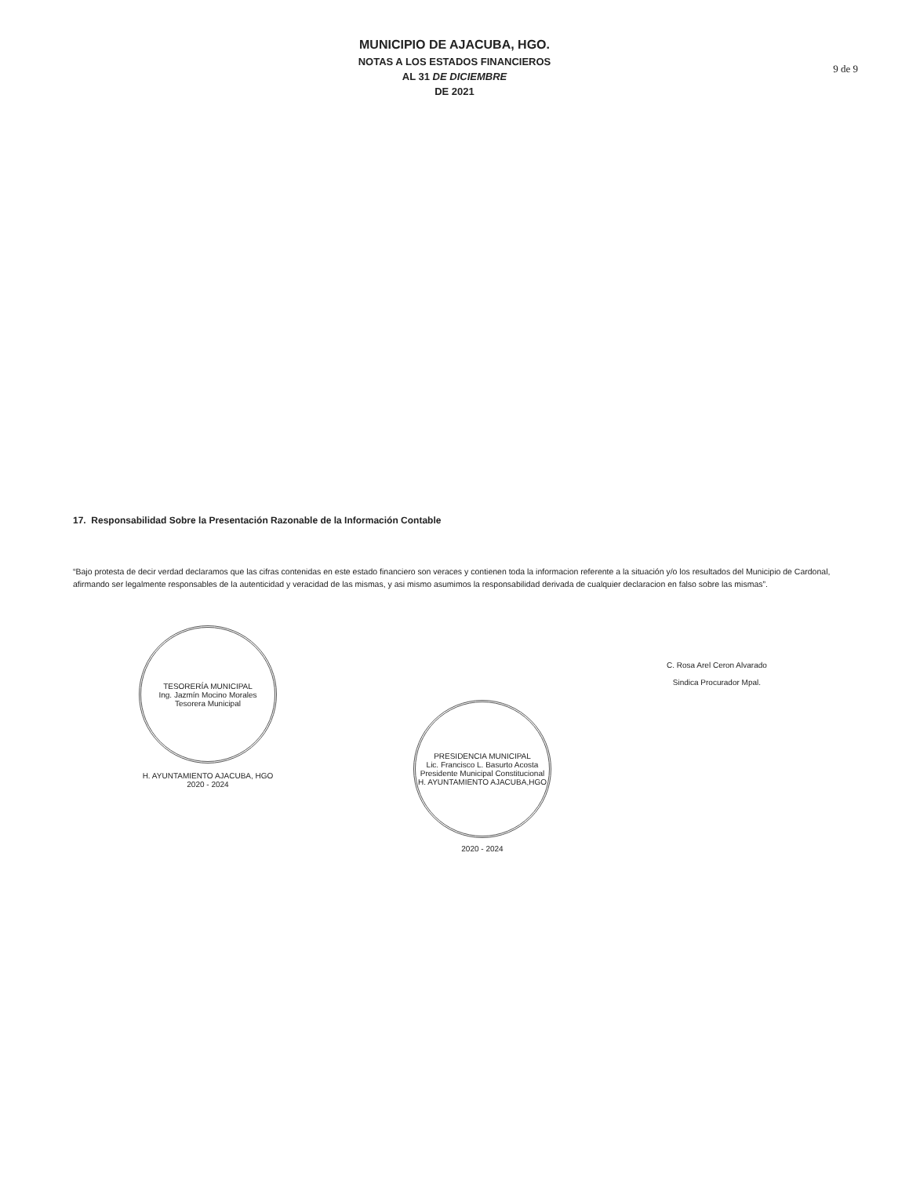MUNICIPIO DE AJACUBA, HGO.
NOTAS A LOS ESTADOS FINANCIEROS
AL 31 DE DICIEMBRE
DE 2021
9 de 9
17. Responsabilidad Sobre la Presentación Razonable de la Información Contable
“Bajo protesta de decir verdad declaramos que las cifras contenidas en este estado financiero son veraces y contienen toda la informacion referente a la situación y/o los resultados del Municipio de Cardonal, afirmando ser legalmente responsables de la autenticidad y veracidad de las mismas, y asi mismo asumimos la responsabilidad derivada de cualquier declaracion en falso sobre las mismas”.
TESORERÍA MUNICIPAL
Ing. Jazmín Mocino Morales
Tesorera Municipal
H. AYUNTAMIENTO AJACUBA, HGO
2020 - 2024
PRESIDENCIA MUNICIPAL
Lic. Francisco L. Basurto Acosta
Presidente Municipal Constitucional
H. AYUNTAMIENTO AJACUBA,HGO
2020 - 2024
C. Rosa Arel Ceron Alvarado
Sindica Procurador Mpal.